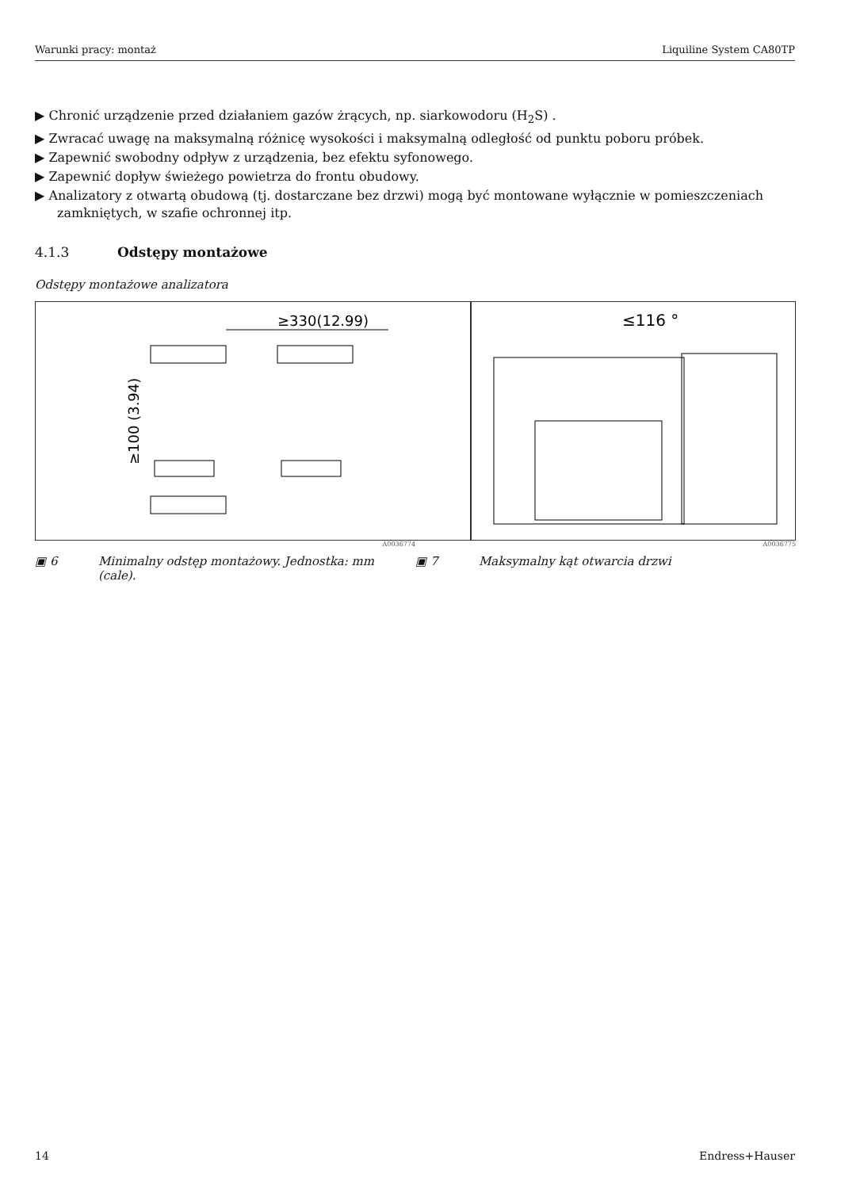Warunki pracy: montaż Liquiline System CA80TP
▶ Chronić urządzenie przed działaniem gazów żrących, np. siarkowodoru (H<sub>2</sub>S) .
▶ Zwracać uwagę na maksymalną różnicę wysokości i maksymalną odległość od punktu poboru próbek.
▶ Zapewnić swobodny odpływ z urządzenia, bez efektu syfonowego.
▶ Zapewnić dopływ świeżego powietrza do frontu obudowy.
▶ Analizatory z otwartą obudową (tj. dostarczane bez drzwi) mogą być montowane wyłącznie w pomieszczeniach zamkniętych, w szafie ochronnej itp.
4.1.3 Odstępy montażowe
Odstępy montażowe analizatora
≥330(12.99)
≥100 (3.94)
≤116 °
A0036774 A0036775
▣ 6 Minimalny odstęp montażowy. Jednostka: mm (cale).
▣ 7 Maksymalny kąt otwarcia drzwi
14 Endress+Hauser